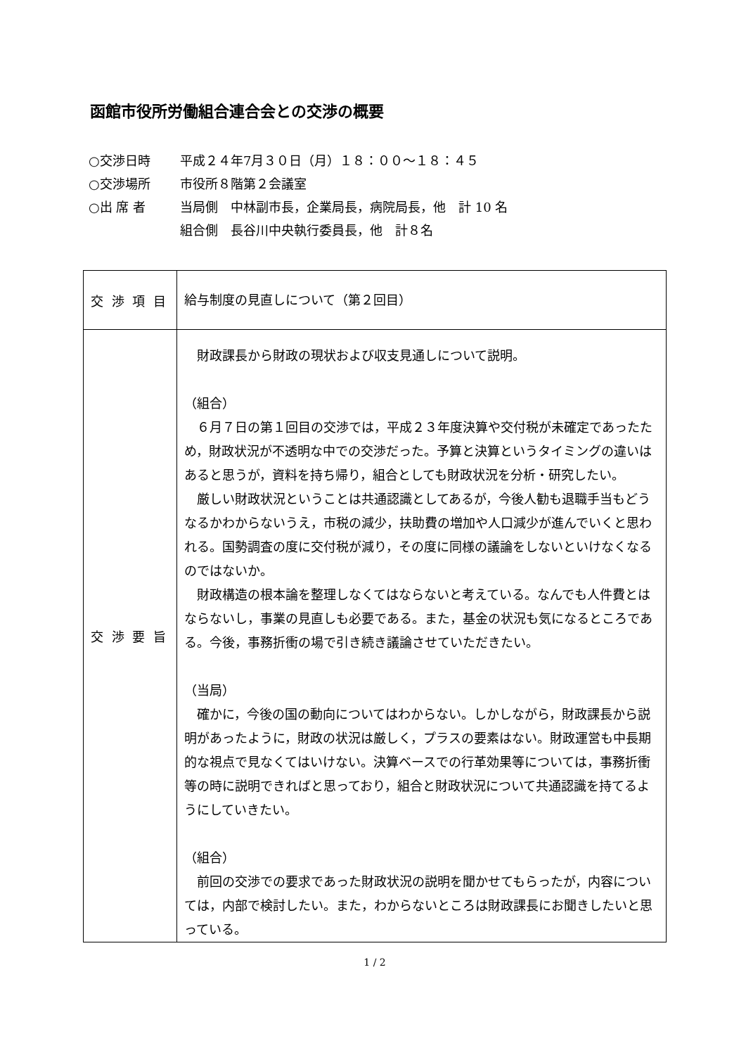函館市役所労働組合連合会との交渉の概要
○交渉日時 平成２４年7月３０日（月）１８：００～１８：４５
○交渉場所 市役所８階第２会議室
○出 席 者 当局側　中林副市長，企業局長，病院局長，他　計 10 名
組合側　長谷川中央執行委員長，他　計８名
| 交 渉 項 目 | 給与制度の見直しについて（第２回目） |
| 交 渉 要 旨 | 財政課長から財政の現状および収支見通しについて説明。 （組合） ６月７日の第１回目の交渉では，平成２３年度決算や交付税が未確定であったため，財政状況が不透明な中での交渉だった。予算と決算というタイミングの違いはあると思うが，資料を持ち帰り，組合としても財政状況を分析・研究したい。 厳しい財政状況ということは共通認識としてあるが，今後人勧も退職手当もどうなるかわからないうえ，市税の減少，扶助費の増加や人口減少が進んでいくと思われる。国勢調査の度に交付税が減り，その度に同様の議論をしないといけなくなるのではないか。 財政構造の根本論を整理しなくてはならないと考えている。なんでも人件費とはならないし，事業の見直しも必要である。また，基金の状況も気になるところである。今後，事務折衝の場で引き続き議論させていただきたい。 （当局） 確かに，今後の国の動向についてはわからない。しかしながら，財政課長から説明があったように，財政の状況は厳しく，プラスの要素はない。財政運営も中長期的な視点で見なくてはいけない。決算ベースでの行革効果等については，事務折衝等の時に説明できればと思っており，組合と財政状況について共通認識を持てるようにしていきたい。 （組合） 前回の交渉での要求であった財政状況の説明を聞かせてもらったが，内容については，内部で検討したい。また，わからないところは財政課長にお聞きしたいと思っている。 |
1 / 2